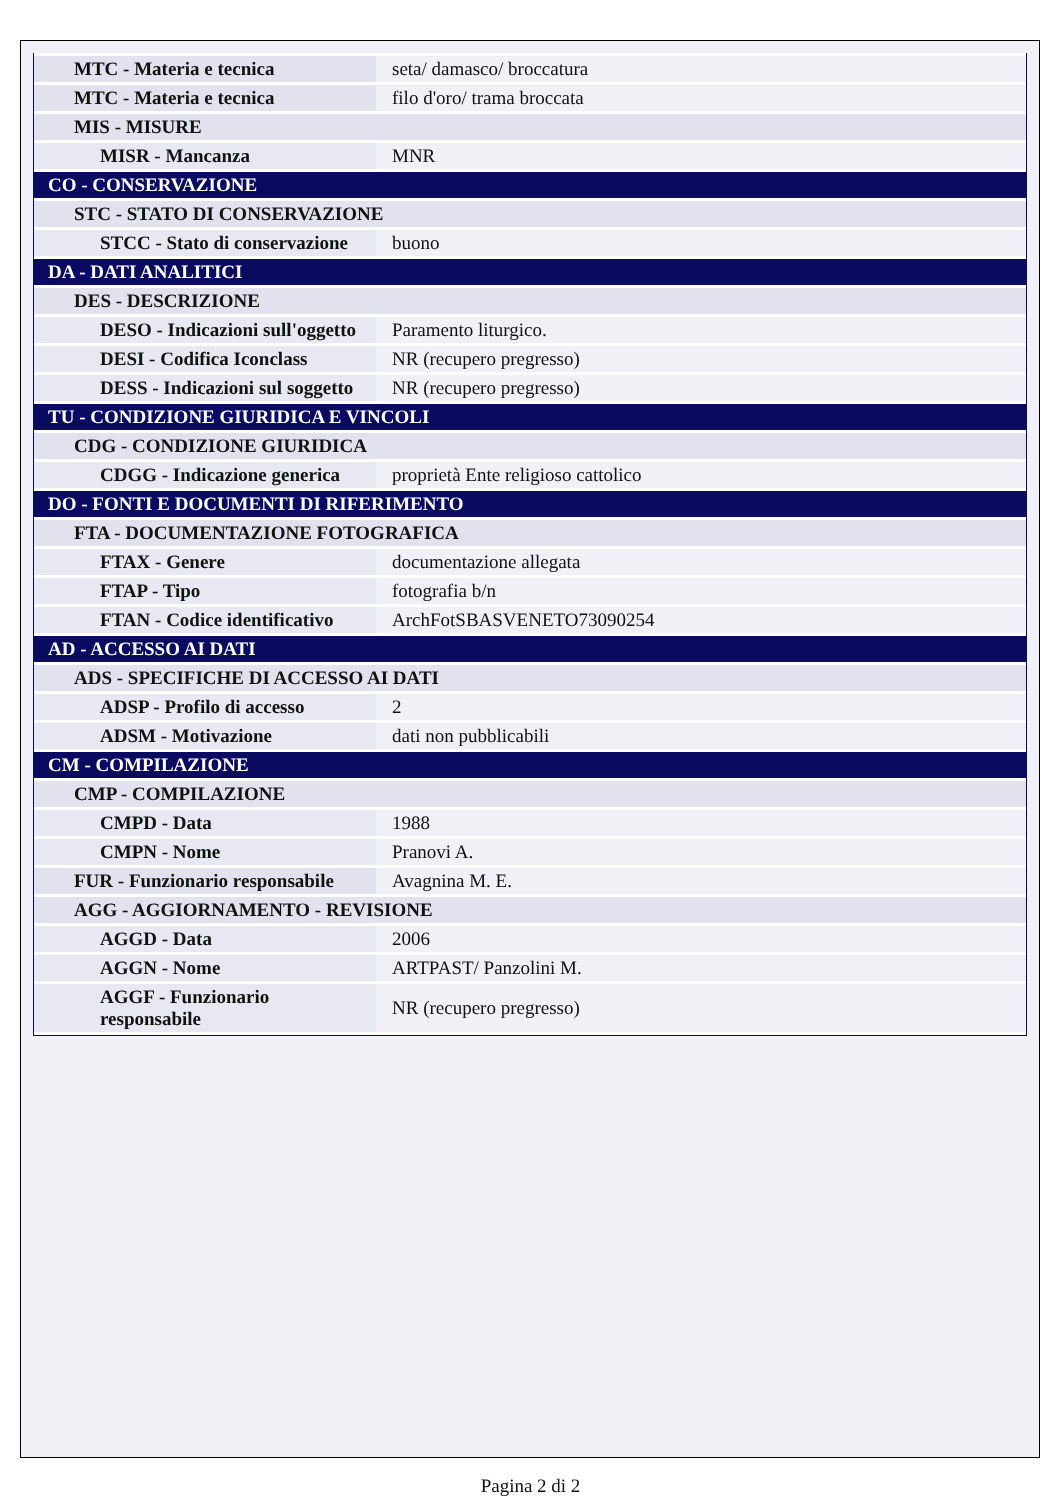| MTC - Materia e tecnica | seta/ damasco/ broccatura |
| MTC - Materia e tecnica | filo d'oro/ trama broccata |
| MIS - MISURE | |
| MISR - Mancanza | MNR |
| CO - CONSERVAZIONE | |
| STC - STATO DI CONSERVAZIONE | |
| STCC - Stato di conservazione | buono |
| DA - DATI ANALITICI | |
| DES - DESCRIZIONE | |
| DESO - Indicazioni sull'oggetto | Paramento liturgico. |
| DESI - Codifica Iconclass | NR (recupero pregresso) |
| DESS - Indicazioni sul soggetto | NR (recupero pregresso) |
| TU - CONDIZIONE GIURIDICA E VINCOLI | |
| CDG - CONDIZIONE GIURIDICA | |
| CDGG - Indicazione generica | proprietà Ente religioso cattolico |
| DO - FONTI E DOCUMENTI DI RIFERIMENTO | |
| FTA - DOCUMENTAZIONE FOTOGRAFICA | |
| FTAX - Genere | documentazione allegata |
| FTAP - Tipo | fotografia b/n |
| FTAN - Codice identificativo | ArchFotSBASVENETO73090254 |
| AD - ACCESSO AI DATI | |
| ADS - SPECIFICHE DI ACCESSO AI DATI | |
| ADSP - Profilo di accesso | 2 |
| ADSM - Motivazione | dati non pubblicabili |
| CM - COMPILAZIONE | |
| CMP - COMPILAZIONE | |
| CMPD - Data | 1988 |
| CMPN - Nome | Pranovi A. |
| FUR - Funzionario responsabile | Avagnina M. E. |
| AGG - AGGIORNAMENTO - REVISIONE | |
| AGGD - Data | 2006 |
| AGGN - Nome | ARTPAST/ Panzolini M. |
| AGGF - Funzionario responsabile | NR (recupero pregresso) |
Pagina 2 di 2